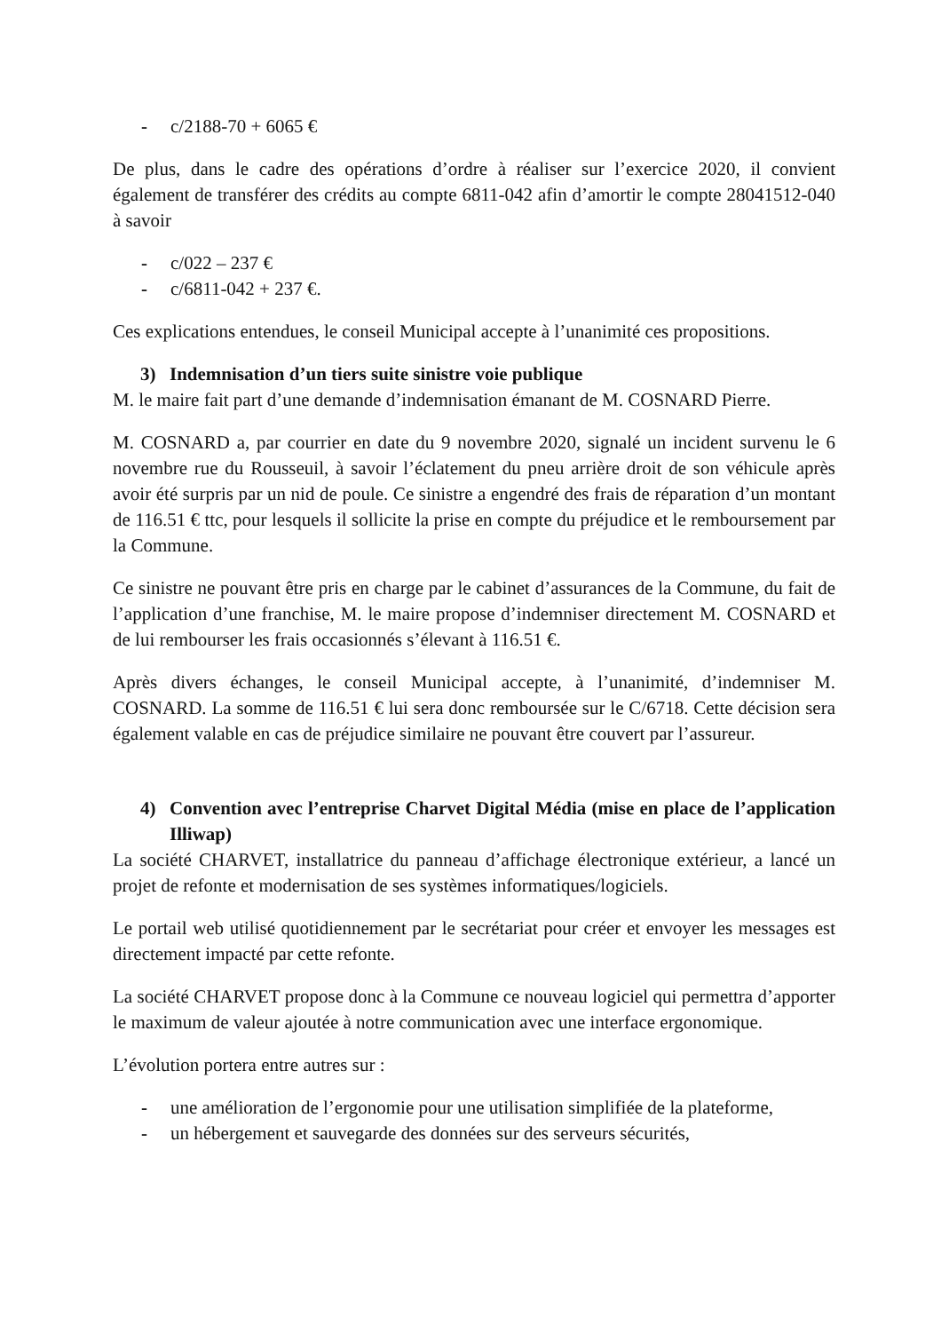- c/2188-70 + 6065 €
De plus, dans le cadre des opérations d’ordre à réaliser sur l’exercice 2020, il convient également de transférer des crédits au compte 6811-042 afin d’amortir le compte 28041512-040 à savoir
- c/022 – 237 €
- c/6811-042 + 237 €.
Ces explications entendues, le conseil Municipal accepte à l’unanimité ces propositions.
3) Indemnisation d’un tiers suite sinistre voie publique
M. le maire fait part d’une demande d’indemnisation émanant de M. COSNARD Pierre.
M. COSNARD a, par courrier en date du 9 novembre 2020, signalé un incident survenu le 6 novembre rue du Rousseuil, à savoir l’éclatement du pneu arrière droit de son véhicule après avoir été surpris par un nid de poule. Ce sinistre a engendré des frais de réparation d’un montant de 116.51 € ttc, pour lesquels il sollicite la prise en compte du préjudice et le remboursement par la Commune.
Ce sinistre ne pouvant être pris en charge par le cabinet d’assurances de la Commune, du fait de l’application d’une franchise, M. le maire propose d’indemniser directement M. COSNARD et de lui rembourser les frais occasionnés s’élevant à 116.51 €.
Après divers échanges, le conseil Municipal accepte, à l’unanimité, d’indemniser M. COSNARD. La somme de 116.51 € lui sera donc remboursée sur le C/6718. Cette décision sera également valable en cas de préjudice similaire ne pouvant être couvert par l’assureur.
4) Convention avec l’entreprise Charvet Digital Média (mise en place de l’application Illiwap)
La société CHARVET, installatrice du panneau d’affichage électronique extérieur, a lancé un projet de refonte et modernisation de ses systèmes informatiques/logiciels.
Le portail web utilisé quotidiennement par le secrétariat pour créer et envoyer les messages est directement impacté par cette refonte.
La société CHARVET propose donc à la Commune ce nouveau logiciel qui permettra d’apporter le maximum de valeur ajoutée à notre communication avec une interface ergonomique.
L’évolution portera entre autres sur :
- une amélioration de l’ergonomie pour une utilisation simplifiée de la plateforme,
- un hébergement et sauvegarde des données sur des serveurs sécurités,